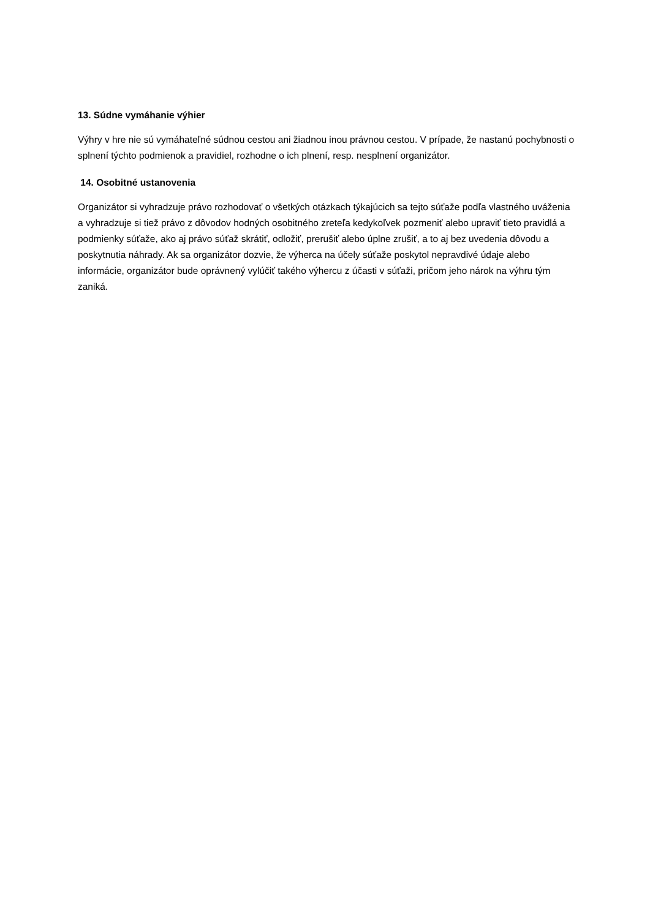13. Súdne vymáhanie výhier
Výhry v hre nie sú vymáhateľné súdnou cestou ani žiadnou inou právnou cestou. V prípade, že nastanú pochybnosti o splnení týchto podmienok a pravidiel, rozhodne o ich plnení, resp. nesplnení organizátor.
14. Osobitné ustanovenia
Organizátor si vyhradzuje právo rozhodovať o všetkých otázkach týkajúcich sa tejto súťaže podľa vlastného uváženia a vyhradzuje si tiež právo z dôvodov hodných osobitného zreteľa kedykoľvek pozmeniť alebo upraviť tieto pravidlá a podmienky súťaže, ako aj právo súťaž skrátiť, odložiť, prerušiť alebo úplne zrušiť, a to aj bez uvedenia dôvodu a poskytnutia náhrady. Ak sa organizátor dozvie, že výherca na účely súťaže poskytol nepravdivé údaje alebo informácie, organizátor bude oprávnený vylúčiť takého výhercu z účasti v súťaži, pričom jeho nárok na výhru tým zaniká.